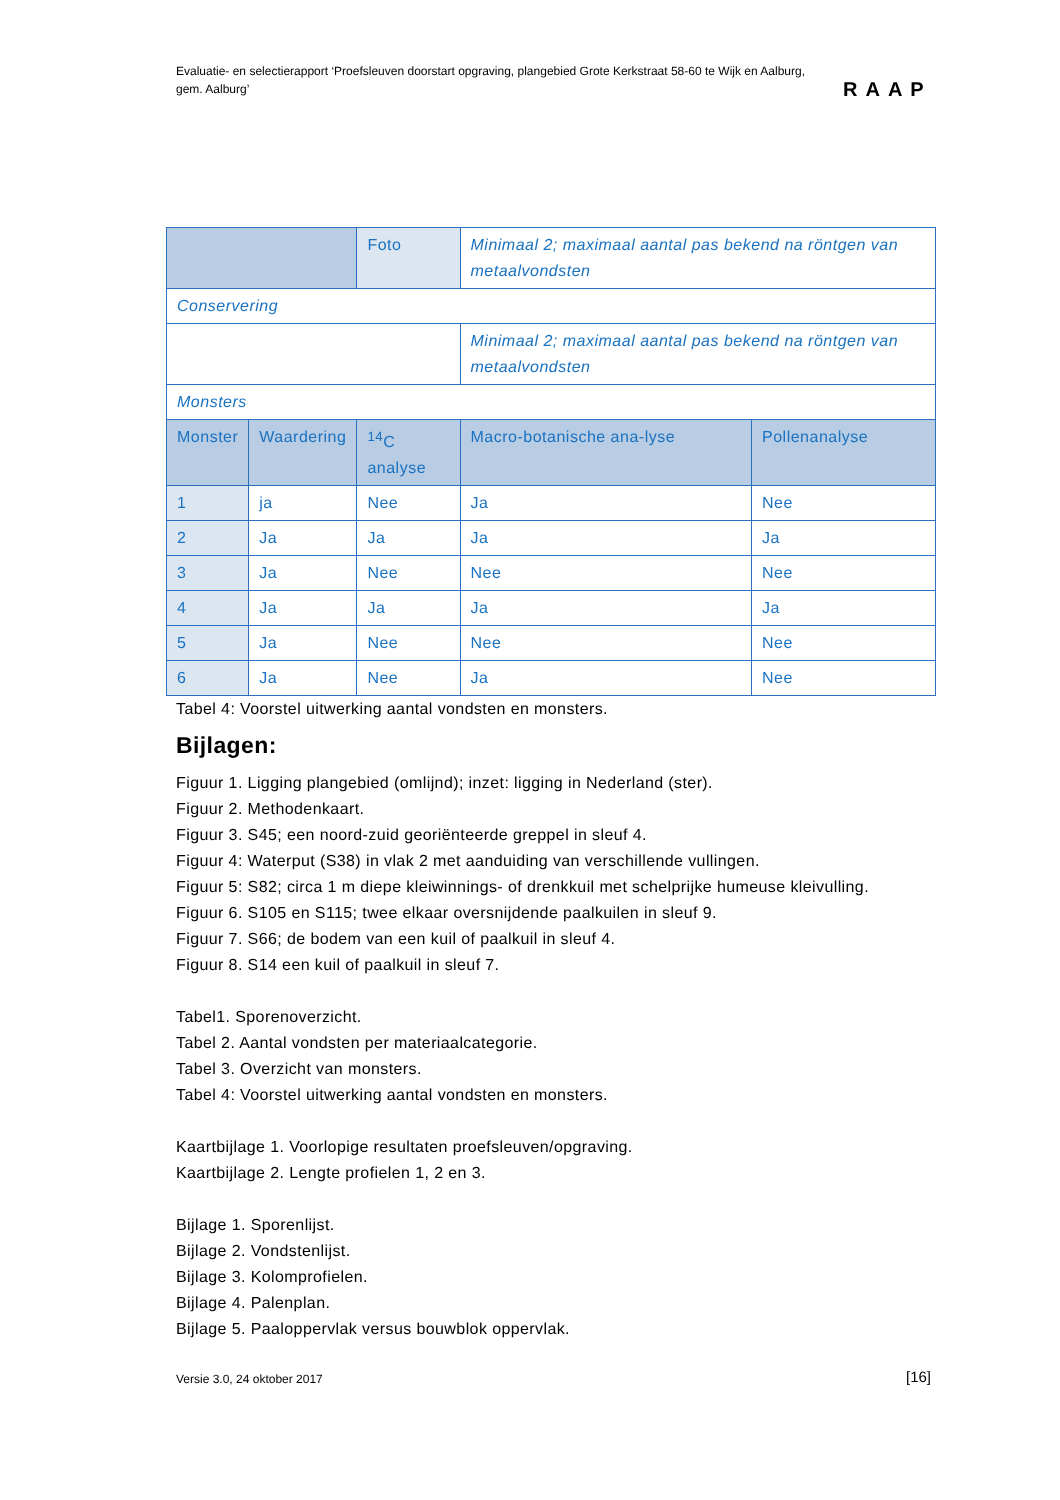Evaluatie- en selectierapport ‘Proefsleuven doorstart opgraving, plangebied Grote Kerkstraat 58-60 te Wijk en Aalburg, gem. Aalburg’
RAAP
| | | Foto | Minimaal 2; maximaal aantal pas bekend na röntgen van metaalvondsten | |
| Conservering | | | | |
| | | | Minimaal 2; maximaal aantal pas bekend na röntgen van metaalvondsten | |
| Monsters | | | | |
| Monster | Waardering | <sup>14</sup>C analyse | Macro-botanische ana-lyse | Pollenanalyse |
| 1 | ja | Nee | Ja | Nee |
| 2 | Ja | Ja | Ja | Ja |
| 3 | Ja | Nee | Nee | Nee |
| 4 | Ja | Ja | Ja | Ja |
| 5 | Ja | Nee | Nee | Nee |
| 6 | Ja | Nee | Ja | Nee |
Tabel 4: Voorstel uitwerking aantal vondsten en monsters.
Bijlagen:
Figuur 1. Ligging plangebied (omlijnd); inzet: ligging in Nederland (ster).
Figuur 2. Methodenkaart.
Figuur 3. S45; een noord-zuid georiënteerde greppel in sleuf 4.
Figuur 4: Waterput (S38) in vlak 2 met aanduiding van verschillende vullingen.
Figuur 5: S82; circa 1 m diepe kleiwinnings- of drenkkuil met schelprijke humeuse kleivulling.
Figuur 6. S105 en S115; twee elkaar oversnijdende paalkuilen in sleuf 9.
Figuur 7. S66; de bodem van een kuil of paalkuil in sleuf 4.
Figuur 8. S14 een kuil of paalkuil in sleuf 7.
Tabel1. Sporenoverzicht.
Tabel 2. Aantal vondsten per materiaalcategorie.
Tabel 3. Overzicht van monsters.
Tabel 4: Voorstel uitwerking aantal vondsten en monsters.
Kaartbijlage 1. Voorlopige resultaten proefsleuven/opgraving.
Kaartbijlage 2. Lengte profielen 1, 2 en 3.
Bijlage 1. Sporenlijst.
Bijlage 2. Vondstenlijst.
Bijlage 3. Kolomprofielen.
Bijlage 4. Palenplan.
Bijlage 5. Paaloppervlak versus bouwblok oppervlak.
Versie 3.0, 24 oktober 2017 [16]